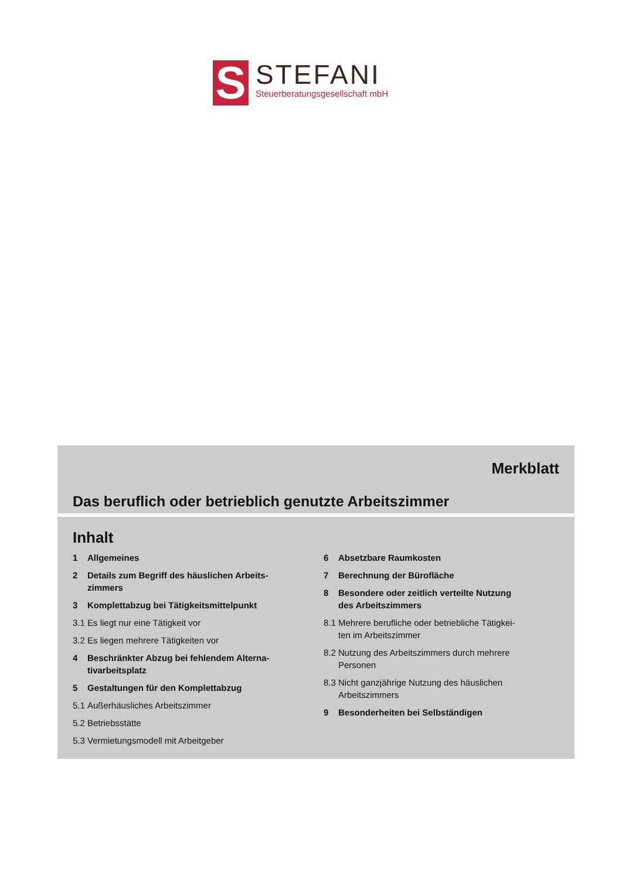S
STEFANI
Steuerberatungsgesellschaft mbH
Merkblatt
Das beruflich oder betrieblich genutzte Arbeitszimmer
Inhalt
1 Allgemeines
2 Details zum Begriff des häuslichen Arbeits-
zimmers
3 Komplettabzug bei Tätigkeitsmittelpunkt
3.1 Es liegt nur eine Tätigkeit vor
3.2 Es liegen mehrere Tätigkeiten vor
4 Beschränkter Abzug bei fehlendem Alterna-
tivarbeitsplatz
5 Gestaltungen für den Komplettabzug
5.1 Außerhäusliches Arbeitszimmer
5.2 Betriebsstätte
5.3 Vermietungsmodell mit Arbeitgeber
6 Absetzbare Raumkosten
7 Berechnung der Bürofläche
8 Besondere oder zeitlich verteilte Nutzung
des Arbeitszimmers
8.1 Mehrere berufliche oder betriebliche Tätigkei-
ten im Arbeitszimmer
8.2 Nutzung des Arbeitszimmers durch mehrere
Personen
8.3 Nicht ganzjährige Nutzung des häuslichen
Arbeitszimmers
9 Besonderheiten bei Selbständigen